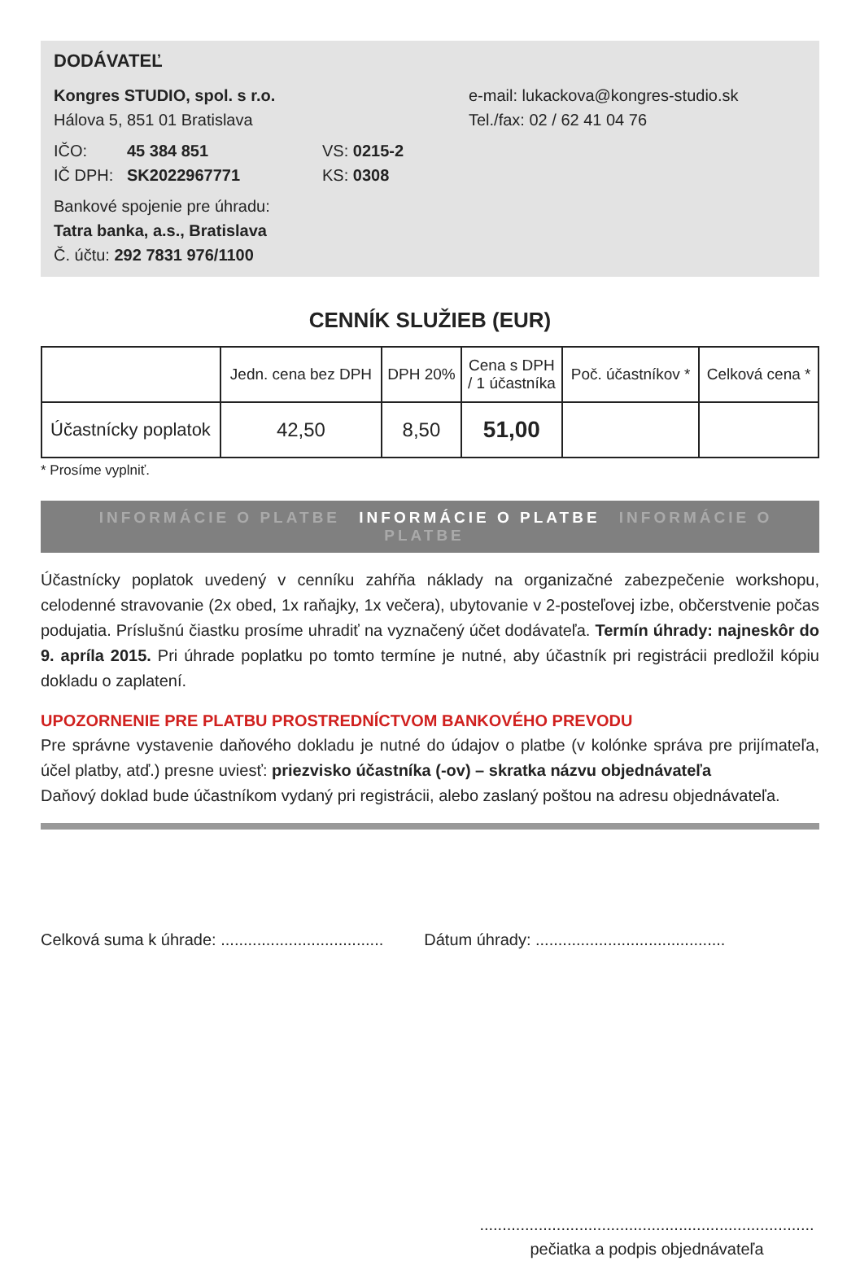DODÁVATEĽ
Kongres STUDIO, spol. s r.o.
Hálova 5, 851 01 Bratislava
IČO: 45 384 851
IČ DPH: SK2022967771
VS: 0215-2
KS: 0308
Bankové spojenie pre úhradu:
Tatra banka, a.s., Bratislava
Č. účtu: 292 7831 976/1100
e-mail: lukackova@kongres-studio.sk
Tel./fax: 02 / 62 41 04 76
CENNÍK SLUŽIEB (EUR)
| | Jedn. cena bez DPH | DPH 20% | Cena s DPH / 1 účastníka | Poč. účastníkov * | Celková cena * |
| --- | --- | --- | --- | --- | --- |
| Účastnícky poplatok | 42,50 | 8,50 | 51,00 | | |
* Prosíme vyplniť.
INFORMÁCIE O PLATBE INFORMÁCIE O PLATBE INFORMÁCIE O PLATBE
Účastnícky poplatok uvedený v cenníku zahŕňa náklady na organizačné zabezpečenie workshopu, celodenné stravovanie (2x obed, 1x raňajky, 1x večera), ubytovanie v 2-posteľovej izbe, občerstvenie počas podujatia. Príslušnú čiastku prosíme uhradiť na vyznačený účet dodávateľa. Termín úhrady: najneskôr do 9. apríla 2015. Pri úhrade poplatku po tomto termíne je nutné, aby účastník pri registrácii predložil kópiu dokladu o zaplatení.
UPOZORNENIE PRE PLATBU PROSTREDNÍCTVOM BANKOVÉHO PREVODU
Pre správne vystavenie daňového dokladu je nutné do údajov o platbe (v kolónke správa pre prijímateľa, účel platby, atď.) presne uviesť: priezvisko účastníka (-ov) – skratka názvu objednávateľa
Daňový doklad bude účastníkom vydaný pri registrácii, alebo zaslaný poštou na adresu objednávateľa.
Celková suma k úhrade: .................................... Dátum úhrady: ..........................................
..........................................................................
pečiatka a podpis objednávateľa